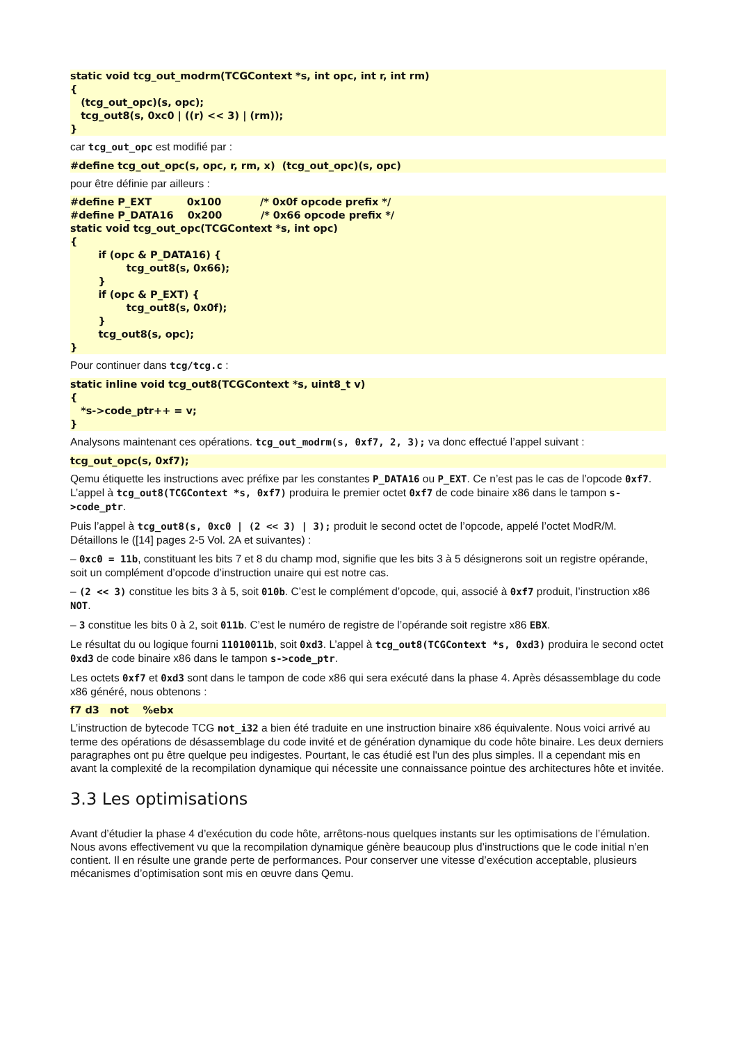static void tcg_out_modrm(TCGContext *s, int opc, int r, int rm)
{
   (tcg_out_opc)(s, opc);
   tcg_out8(s, 0xc0 | ((r) << 3) | (rm));
}
car tcg_out_opc est modifié par :
#define tcg_out_opc(s, opc, r, rm, x)  (tcg_out_opc)(s, opc)
pour être définie par ailleurs :
#define P_EXT          0x100           /* 0x0f opcode prefix */
#define P_DATA16    0x200           /* 0x66 opcode prefix */
static void tcg_out_opc(TCGContext *s, int opc)
{
	if (opc & P_DATA16) {
		tcg_out8(s, 0x66);
	}
	if (opc & P_EXT) {
		tcg_out8(s, 0x0f);
	}
	tcg_out8(s, opc);
}
Pour continuer dans tcg/tcg.c :
static inline void tcg_out8(TCGContext *s, uint8_t v)
{
   *s->code_ptr++ = v;
}
Analysons maintenant ces opérations. tcg_out_modrm(s, 0xf7, 2, 3); va donc effectué l’appel suivant :
tcg_out_opc(s, 0xf7);
Qemu étiquette les instructions avec préfixe par les constantes P_DATA16 ou P_EXT. Ce n’est pas le cas de l’opcode 0xf7. L’appel à tcg_out8(TCGContext *s, 0xf7) produira le premier octet 0xf7 de code binaire x86 dans le tampon s->code_ptr.
Puis l’appel à tcg_out8(s, 0xc0 | (2 << 3) | 3); produit le second octet de l’opcode, appelé l’octet ModR/M. Détaillons le ([14] pages 2-5 Vol. 2A et suivantes) :
– 0xc0 = 11b, constituant les bits 7 et 8 du champ mod, signifie que les bits 3 à 5 désignerons soit un registre opérande, soit un complément d’opcode d’instruction unaire qui est notre cas.
– (2 << 3) constitue les bits 3 à 5, soit 010b. C’est le complément d’opcode, qui, associé à 0xf7 produit, l’instruction x86 NOT.
– 3 constitue les bits 0 à 2, soit 011b. C’est le numéro de registre de l’opérande soit registre x86 EBX.
Le résultat du ou logique fourni 11010011b, soit 0xd3. L’appel à tcg_out8(TCGContext *s, 0xd3) produira le second octet 0xd3 de code binaire x86 dans le tampon s->code_ptr.
Les octets 0xf7 et 0xd3 sont dans le tampon de code x86 qui sera exécuté dans la phase 4. Après désassemblage du code x86 généré, nous obtenons :
f7 d3   not    %ebx
L’instruction de bytecode TCG not_i32 a bien été traduite en une instruction binaire x86 équivalente. Nous voici arrivé au terme des opérations de désassemblage du code invité et de génération dynamique du code hôte binaire. Les deux derniers paragraphes ont pu être quelque peu indigestes. Pourtant, le cas étudié est l'un des plus simples. Il a cependant mis en avant la complexité de la recompilation dynamique qui nécessite une connaissance pointue des architectures hôte et invitée.
3.3 Les optimisations
Avant d’étudier la phase 4 d’exécution du code hôte, arrêtons-nous quelques instants sur les optimisations de l’émulation. Nous avons effectivement vu que la recompilation dynamique génère beaucoup plus d’instructions que le code initial n’en contient. Il en résulte une grande perte de performances. Pour conserver une vitesse d’exécution acceptable, plusieurs mécanismes d’optimisation sont mis en œuvre dans Qemu.